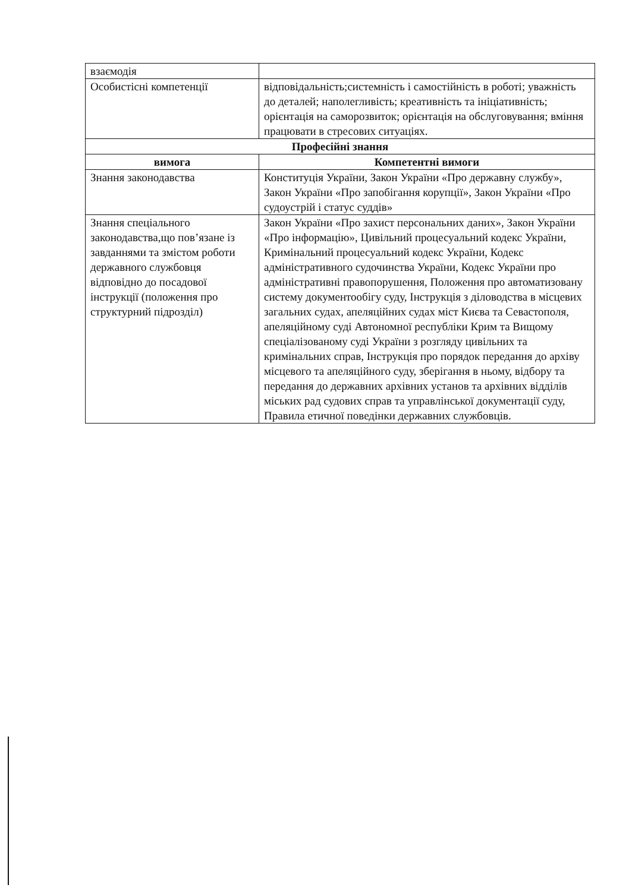| взаємодія | |
| Особистісні компетенції | відповідальність;системність і самостійність в роботі; уважність до деталей; наполегливість; креативність та ініціативність; орієнтація на саморозвиток; орієнтація на обслуговування; вміння працювати в стресових ситуаціях. |
| Професійні знання | |
| вимога | Компетентні вимоги |
| Знання законодавства | Конституція України, Закон України «Про державну службу», Закон України «Про запобігання корупції», Закон України «Про судоустрій і статус суддів» |
| Знання спеціального законодавства,що пов’язане із завданнями та змістом роботи державного службовця відповідно до посадової інструкції (положення про структурний підрозділ) | Закон України «Про захист персональних даних», Закон України «Про інформацію», Цивільний процесуальний кодекс України, Кримінальний процесуальний кодекс України, Кодекс адміністративного судочинства України, Кодекс України про адміністративні правопорушення, Положення про автоматизовану систему документообігу суду, Інструкція з діловодства в місцевих загальних судах, апеляційних судах міст Києва та Севастополя, апеляційному суді Автономної республіки Крим та Вищому спеціалізованому суді України з розгляду цивільних та кримінальних справ, Інструкція про порядок передання до архіву місцевого та апеляційного суду, зберігання в ньому, відбору та передання до державних архівних установ та архівних відділів міських рад судових справ та управлінської документації суду, Правила етичної поведінки державних службовців. |